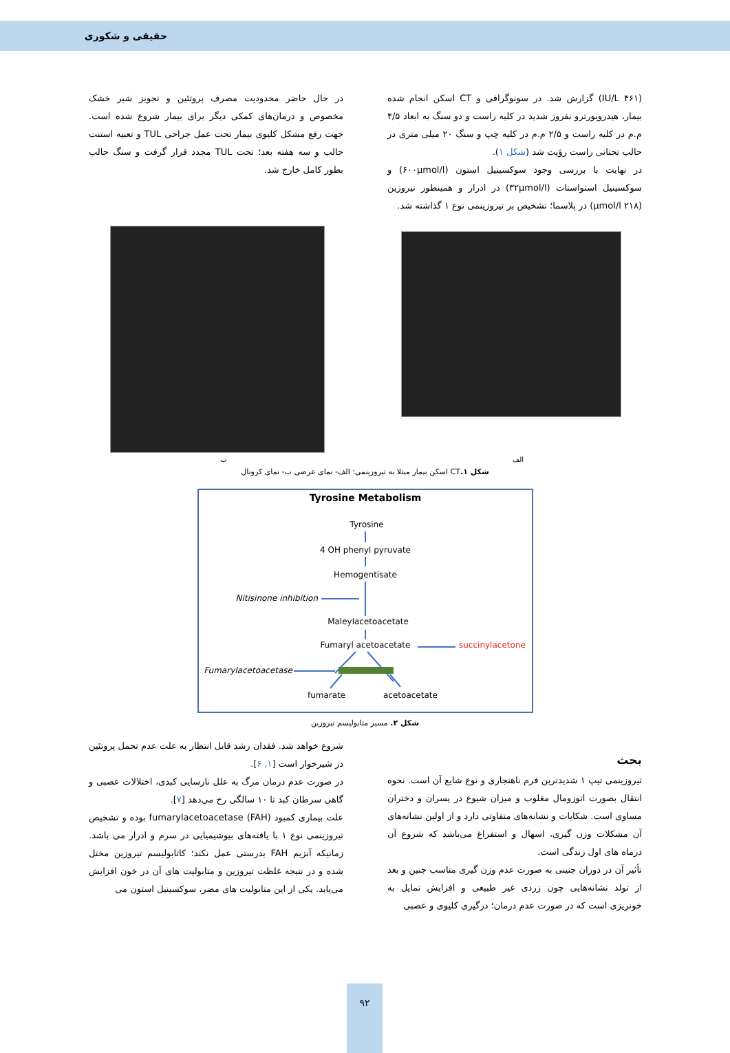حقیقی و شکوری
(IU/L ۴۶۱) گزارش شد. در سونوگرافی و CT اسکن انجام شده بیمار، هیدرویورترو نفروز شدید در کلیه راست و دو سنگ به ابعاد ۴/۵ م.م در کلیه راست و ۲/۵ م.م در کلیه چپ و سنگ ۲۰ میلی متری در حالب تحتانی راست رؤیت شد (شکل ۱).
در نهایت با بررسی وجود سوکسینیل استون (۶۰۰µmol/l) و سوکسینیل استواستات (۳۲µmol/l) در ادرار و همینطور تیروزین (۲۱۸ µmol/l) در پلاسما؛ تشخیص بر تیروزینمی نوع ۱ گذاشته شد.
در حال حاضر محدودیت مصرف پروتئین و تجویز شیر خشک مخصوص و درمان‌های کمکی دیگر برای بیمار شروع شده است. جهت رفع مشکل کلیوی بیمار تحت عمل جراحی TUL و تعبیه استنت حالب و سه هفته بعد؛ تحت TUL مجدد قرار گرفت و سنگ حالب بطور کامل خارج شد.
الف ب
شکل ۱. CT اسکن بیمار مبتلا به تیروزینمی: الف- نمای عرضی ب- نمای کرونال
Tyrosine Metabolism
Tyrosine
4 OH phenyl pyruvate
Hemogentisate
Nitisinone inhibition
Maleylacetoacetate
Fumaryl acetoacetate
succinylacetone
Fumarylacetoacetase
fumarate
acetoacetate
شکل ۲. مسیر متابولیسم تیروزین
بحث
تیروزینمی تیپ ۱ شدیدترین فرم ناهنجاری و نوع شایع آن است. نحوه انتقال بصورت اتوزومال مغلوب و میزان شیوع در پسران و دختران مساوی است. شکایات و نشانه‌های متفاوتی دارد و از اولین نشانه‌های آن مشکلات وزن گیری، اسهال و استفراغ می‌باشد که شروع آن درماه های اول زندگی است.
تأثیر آن در دوران جنینی به صورت عدم وزن گیری مناسب جنین و بعد از تولد نشانه‌هایی چون زردی غیر طبیعی و افزایش تمایل به خونریزی است که در صورت عدم درمان؛ درگیری کلیوی و عصبی
شروع خواهد شد. فقدان رشد قابل انتظار به علت عدم تحمل پروتئین در شیرخوار است [۱, ۶].
در صورت عدم درمان مرگ به علل نارسایی کبدی، اختلالات عصبی و گاهی سرطان کبد تا ۱۰ سالگی رخ می‌دهد [۷].
علت بیماری کمبود fumarylacetoacetase (FAH) بوده و تشخیص تیروزینمی نوع ۱ با یافته‌های بیوشیمیایی در سرم و ادرار می باشد. زمانیکه آنزیم FAH بدرستی عمل نکند؛ کاتابولیسم تیروزین مختل شده و در نتیجه غلظت تیروزین و متابولیت های آن در خون افزایش می‌یابد. یکی از این متابولیت های مضر، سوکسینیل استون می
۹۲